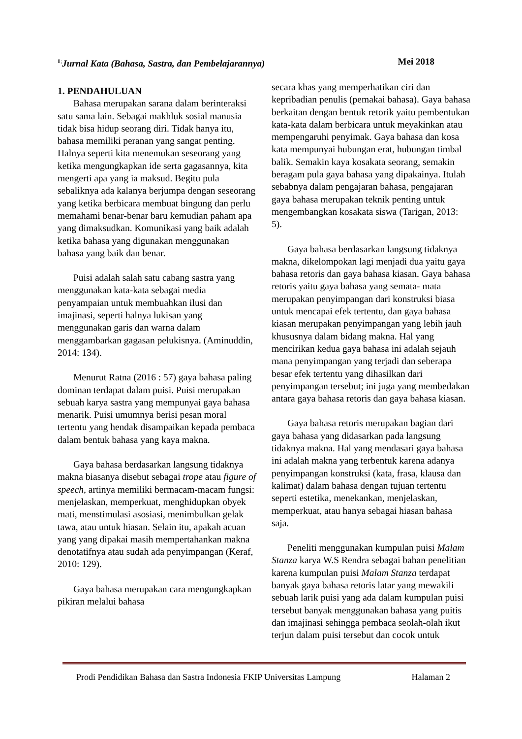<sup>ll;</sup>Jurnal Kata (Bahasa, Sastra, dan Pembelajarannya) Mei 2018
1. PENDAHULUAN
Bahasa merupakan sarana dalam berinteraksi satu sama lain. Sebagai makhluk sosial manusia tidak bisa hidup seorang diri. Tidak hanya itu, bahasa memiliki peranan yang sangat penting. Halnya seperti kita menemukan seseorang yang ketika mengungkapkan ide serta gagasannya, kita mengerti apa yang ia maksud. Begitu pula sebaliknya ada kalanya berjumpa dengan seseorang yang ketika berbicara membuat bingung dan perlu memahami benar-benar baru kemudian paham apa yang dimaksudkan. Komunikasi yang baik adalah ketika bahasa yang digunakan menggunakan bahasa yang baik dan benar.
Puisi adalah salah satu cabang sastra yang menggunakan kata-kata sebagai media penyampaian untuk membuahkan ilusi dan imajinasi, seperti halnya lukisan yang menggunakan garis dan warna dalam menggambarkan gagasan pelukisnya. (Aminuddin, 2014: 134).
Menurut Ratna (2016 : 57) gaya bahasa paling dominan terdapat dalam puisi. Puisi merupakan sebuah karya sastra yang mempunyai gaya bahasa menarik. Puisi umumnya berisi pesan moral tertentu yang hendak disampaikan kepada pembaca dalam bentuk bahasa yang kaya makna.
Gaya bahasa berdasarkan langsung tidaknya makna biasanya disebut sebagai trope atau figure of speech, artinya memiliki bermacam-macam fungsi: menjelaskan, memperkuat, menghidupkan obyek mati, menstimulasi asosiasi, menimbulkan gelak tawa, atau untuk hiasan. Selain itu, apakah acuan yang yang dipakai masih mempertahankan makna denotatifnya atau sudah ada penyimpangan (Keraf, 2010: 129).
Gaya bahasa merupakan cara mengungkapkan pikiran melalui bahasa
secara khas yang memperhatikan ciri dan kepribadian penulis (pemakai bahasa). Gaya bahasa berkaitan dengan bentuk retorik yaitu pembentukan kata-kata dalam berbicara untuk meyakinkan atau mempengaruhi penyimak. Gaya bahasa dan kosa kata mempunyai hubungan erat, hubungan timbal balik. Semakin kaya kosakata seorang, semakin beragam pula gaya bahasa yang dipakainya. Itulah sebabnya dalam pengajaran bahasa, pengajaran gaya bahasa merupakan teknik penting untuk mengembangkan kosakata siswa (Tarigan, 2013: 5).
Gaya bahasa berdasarkan langsung tidaknya makna, dikelompokan lagi menjadi dua yaitu gaya bahasa retoris dan gaya bahasa kiasan. Gaya bahasa retoris yaitu gaya bahasa yang semata- mata merupakan penyimpangan dari konstruksi biasa untuk mencapai efek tertentu, dan gaya bahasa kiasan merupakan penyimpangan yang lebih jauh khususnya dalam bidang makna. Hal yang mencirikan kedua gaya bahasa ini adalah sejauh mana penyimpangan yang terjadi dan seberapa besar efek tertentu yang dihasilkan dari penyimpangan tersebut; ini juga yang membedakan antara gaya bahasa retoris dan gaya bahasa kiasan.
Gaya bahasa retoris merupakan bagian dari gaya bahasa yang didasarkan pada langsung tidaknya makna. Hal yang mendasari gaya bahasa ini adalah makna yang terbentuk karena adanya penyimpangan konstruksi (kata, frasa, klausa dan kalimat) dalam bahasa dengan tujuan tertentu seperti estetika, menekankan, menjelaskan, memperkuat, atau hanya sebagai hiasan bahasa saja.
Peneliti menggunakan kumpulan puisi Malam Stanza karya W.S Rendra sebagai bahan penelitian karena kumpulan puisi Malam Stanza terdapat banyak gaya bahasa retoris latar yang mewakili sebuah larik puisi yang ada dalam kumpulan puisi tersebut banyak menggunakan bahasa yang puitis dan imajinasi sehingga pembaca seolah-olah ikut terjun dalam puisi tersebut dan cocok untuk
Prodi Pendidikan Bahasa dan Sastra Indonesia FKIP Universitas Lampung Halaman 2